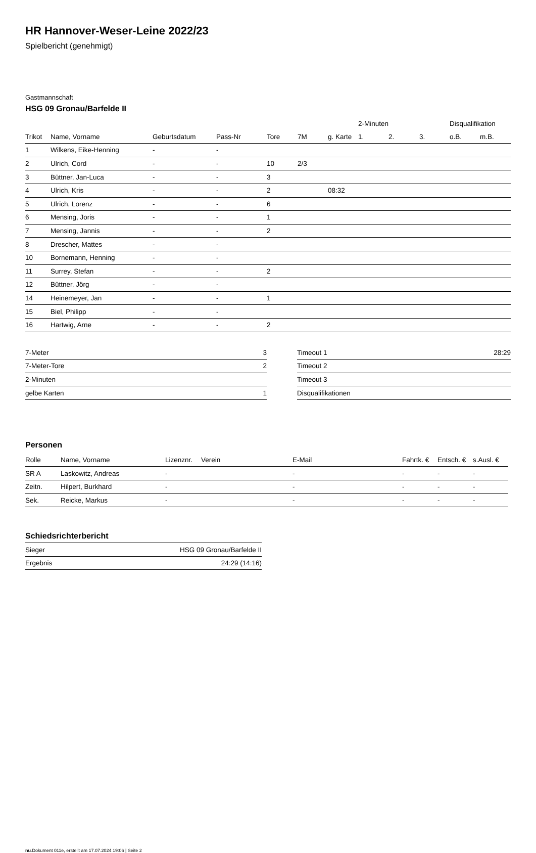HR Hannover-Weser-Leine 2022/23
Spielbericht (genehmigt)
Gastmannschaft
HSG 09 Gronau/Barfelde II
| | | | | | | | 2-Minuten | | | Disqualifikation | |
| --- | --- | --- | --- | --- | --- | --- | --- | --- | --- | --- | --- |
| Trikot | Name, Vorname | Geburtsdatum | Pass-Nr | Tore | 7M | g. Karte | 1. | 2. | 3. | o.B. | m.B. |
| 1 | Wilkens, Eike-Henning | - | - | | | | | | | | |
| 2 | Ulrich, Cord | - | - | 10 | 2/3 | | | | | | |
| 3 | Büttner, Jan-Luca | - | - | 3 | | | | | | | |
| 4 | Ulrich, Kris | - | - | 2 | | 08:32 | | | | | |
| 5 | Ulrich, Lorenz | - | - | 6 | | | | | | | |
| 6 | Mensing, Joris | - | - | 1 | | | | | | | |
| 7 | Mensing, Jannis | - | - | 2 | | | | | | | |
| 8 | Drescher, Mattes | - | - | | | | | | | | |
| 10 | Bornemann, Henning | - | - | | | | | | | | |
| 11 | Surrey, Stefan | - | - | 2 | | | | | | | |
| 12 | Büttner, Jörg | - | - | | | | | | | | |
| 14 | Heinemeyer, Jan | - | - | 1 | | | | | | | |
| 15 | Biel, Philipp | - | - | | | | | | | | |
| 16 | Hartwig, Arne | - | - | 2 | | | | | | | |
| 7-Meter | 3 |
| 7-Meter-Tore | 2 |
| 2-Minuten | |
| gelbe Karten | 1 |
| Timeout 1 | 28:29 |
| Timeout 2 | |
| Timeout 3 | |
| Disqualifikationen | |
Personen
| Rolle | Name, Vorname | Lizenznr. | Verein | E-Mail | Fahrtk. € | Entsch. € | s.Ausl. € |
| --- | --- | --- | --- | --- | --- | --- | --- |
| SR A | Laskowitz, Andreas | - | | - | - | - | - |
| Zeitn. | Hilpert, Burkhard | - | | - | - | - | - |
| Sek. | Reicke, Markus | - | | - | - | - | - |
Schiedsrichterbericht
| Sieger | HSG 09 Gronau/Barfelde II |
| Ergebnis | 24:29 (14:16) |
nu.Dokument 011e, erstellt am 17.07.2024 19:06 | Seite 2